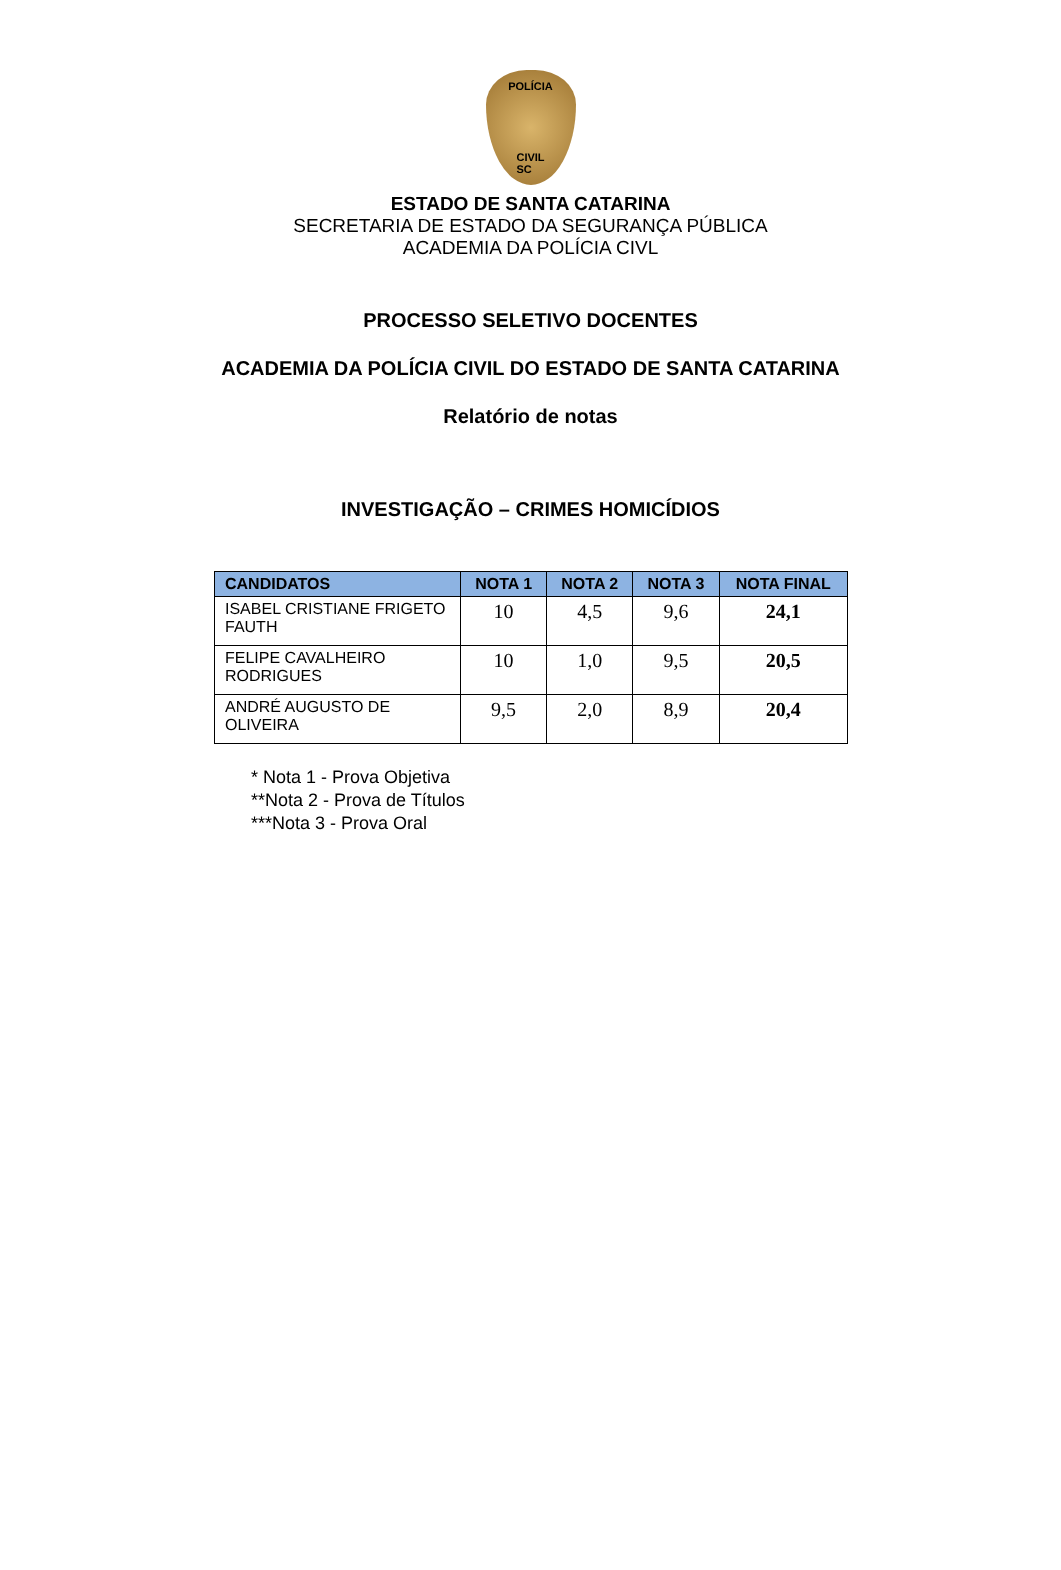POLÍCIA
CIVIL
SC
ESTADO DE SANTA CATARINA
SECRETARIA DE ESTADO DA SEGURANÇA PÚBLICA
ACADEMIA DA POLÍCIA CIVL
PROCESSO SELETIVO DOCENTES
ACADEMIA DA POLÍCIA CIVIL DO ESTADO DE SANTA CATARINA
Relatório de notas
INVESTIGAÇÃO – CRIMES HOMICÍDIOS
| CANDIDATOS | NOTA 1 | NOTA 2 | NOTA 3 | NOTA FINAL |
| --- | --- | --- | --- | --- |
| ISABEL CRISTIANE FRIGETO FAUTH | 10 | 4,5 | 9,6 | 24,1 |
| FELIPE CAVALHEIRO RODRIGUES | 10 | 1,0 | 9,5 | 20,5 |
| ANDRÉ AUGUSTO DE OLIVEIRA | 9,5 | 2,0 | 8,9 | 20,4 |
* Nota 1 - Prova Objetiva
**Nota 2 - Prova de Títulos
***Nota 3 - Prova Oral